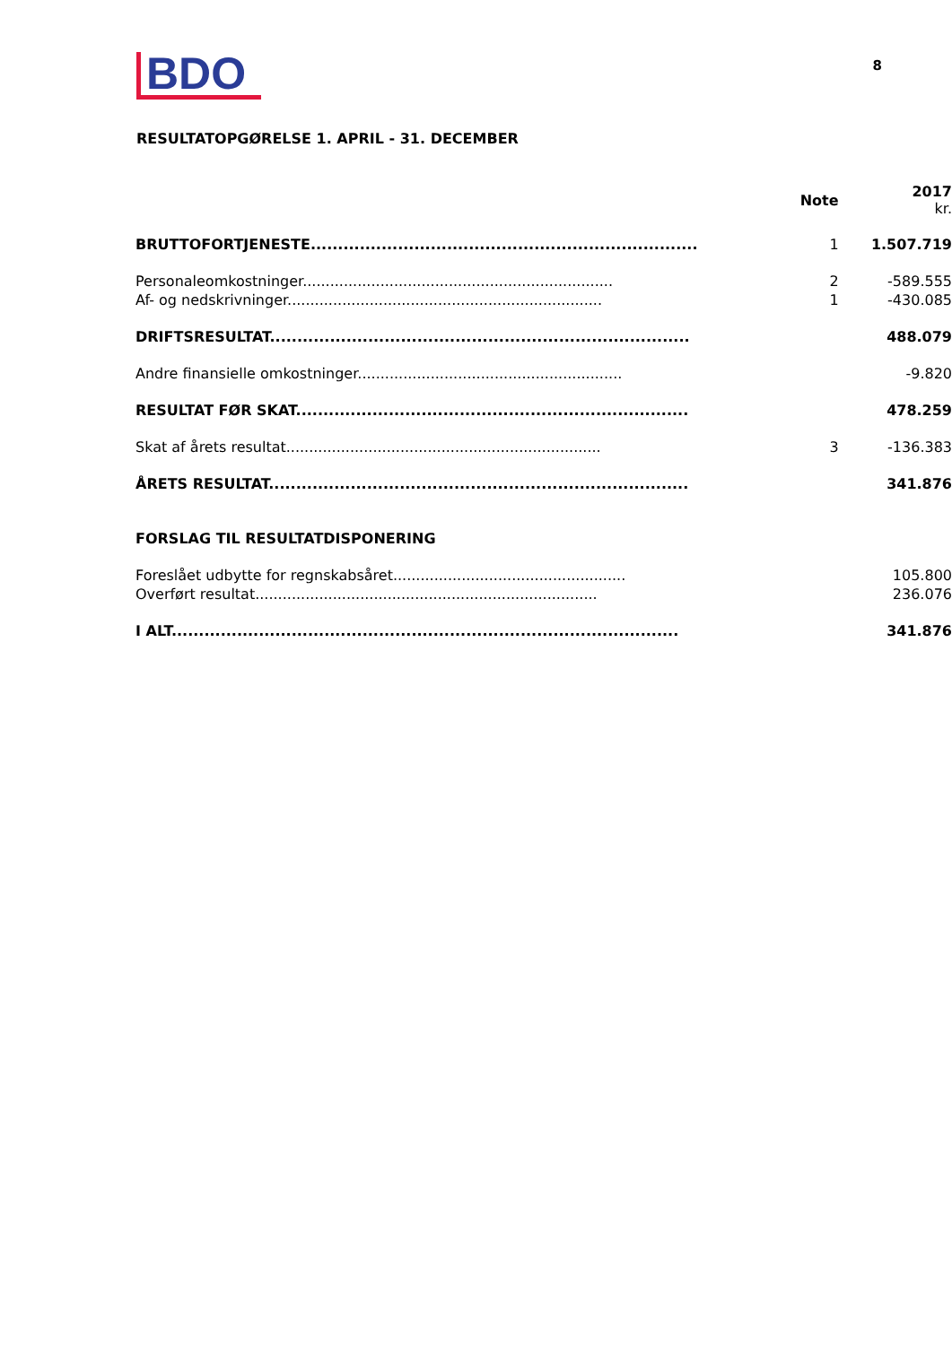BDO
8
RESULTATOPGØRELSE 1. APRIL - 31. DECEMBER
| | Note | 2017 kr. |
| --- | --- | --- |
| BRUTTOFORTJENESTE....................................................................... | 1 | 1.507.719 |
| Personaleomkostninger.................................................................... | 2 | -589.555 |
| Af- og nedskrivninger..................................................................... | 1 | -430.085 |
| DRIFTSRESULTAT............................................................................. | | 488.079 |
| Andre finansielle omkostninger.......................................................... | | -9.820 |
| RESULTAT FØR SKAT........................................................................ | | 478.259 |
| Skat af årets resultat..................................................................... | 3 | -136.383 |
| ÅRETS RESULTAT............................................................................. | | 341.876 |
| FORSLAG TIL RESULTATDISPONERING | | |
| Foreslået udbytte for regnskabsåret................................................... | | 105.800 |
| Overført resultat........................................................................... | | 236.076 |
| I ALT............................................................................................. | | 341.876 |